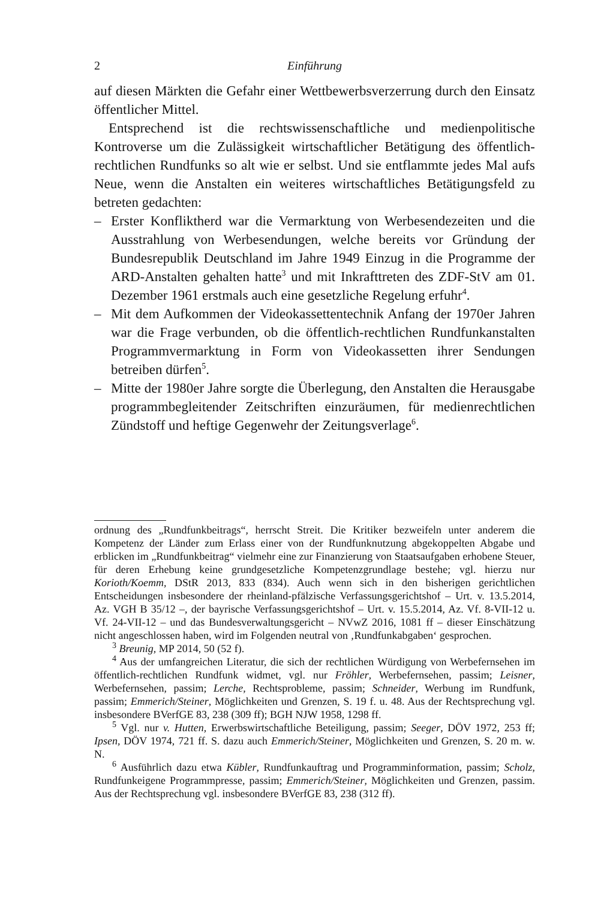2 Einführung
auf diesen Märkten die Gefahr einer Wettbewerbsverzerrung durch den Einsatz öffentlicher Mittel.
Entsprechend ist die rechtswissenschaftliche und medienpolitische Kontroverse um die Zulässigkeit wirtschaftlicher Betätigung des öffentlich-rechtlichen Rundfunks so alt wie er selbst. Und sie entflammte jedes Mal aufs Neue, wenn die Anstalten ein weiteres wirtschaftliches Betätigungsfeld zu betreten gedachten:
– Erster Konfliktherd war die Vermarktung von Werbesendezeiten und die Ausstrahlung von Werbesendungen, welche bereits vor Gründung der Bundesrepublik Deutschland im Jahre 1949 Einzug in die Programme der ARD-Anstalten gehalten hatte<sup>3</sup> und mit Inkrafttreten des ZDF-StV am 01. Dezember 1961 erstmals auch eine gesetzliche Regelung erfuhr<sup>4</sup>.
– Mit dem Aufkommen der Videokassettentechnik Anfang der 1970er Jahren war die Frage verbunden, ob die öffentlich-rechtlichen Rundfunkanstalten Programmvermarktung in Form von Videokassetten ihrer Sendungen betreiben dürfen<sup>5</sup>.
– Mitte der 1980er Jahre sorgte die Überlegung, den Anstalten die Herausgabe programmbegleitender Zeitschriften einzuräumen, für medienrechtlichen Zündstoff und heftige Gegenwehr der Zeitungsverlage<sup>6</sup>.
ordnung des „Rundfunkbeitrags“, herrscht Streit. Die Kritiker bezweifeln unter anderem die Kompetenz der Länder zum Erlass einer von der Rundfunknutzung abgekoppelten Abgabe und erblicken im „Rundfunkbeitrag“ vielmehr eine zur Finanzierung von Staatsaufgaben erhobene Steuer, für deren Erhebung keine grundgesetzliche Kompetenzgrundlage bestehe; vgl. hierzu nur Korioth/Koemm, DStR 2013, 833 (834). Auch wenn sich in den bisherigen gerichtlichen Entscheidungen insbesondere der rheinland-pfälzische Verfassungsgerichtshof – Urt. v. 13.5.2014, Az. VGH B 35/12 –, der bayrische Verfassungsgerichtshof – Urt. v. 15.5.2014, Az. Vf. 8-VII-12 u. Vf. 24-VII-12 – und das Bundesverwaltungsgericht – NVwZ 2016, 1081 ff – dieser Einschätzung nicht angeschlossen haben, wird im Folgenden neutral von ‚Rundfunkabgaben‘ gesprochen.
<sup>3</sup> Breunig, MP 2014, 50 (52 f).
<sup>4</sup> Aus der umfangreichen Literatur, die sich der rechtlichen Würdigung von Werbefernsehen im öffentlich-rechtlichen Rundfunk widmet, vgl. nur Fröhler, Werbefernsehen, passim; Leisner, Werbefernsehen, passim; Lerche, Rechtsprobleme, passim; Schneider, Werbung im Rundfunk, passim; Emmerich/Steiner, Möglichkeiten und Grenzen, S. 19 f. u. 48. Aus der Rechtsprechung vgl. insbesondere BVerfGE 83, 238 (309 ff); BGH NJW 1958, 1298 ff.
<sup>5</sup> Vgl. nur v. Hutten, Erwerbswirtschaftliche Beteiligung, passim; Seeger, DÖV 1972, 253 ff; Ipsen, DÖV 1974, 721 ff. S. dazu auch Emmerich/Steiner, Möglichkeiten und Grenzen, S. 20 m. w. N.
<sup>6</sup> Ausführlich dazu etwa Kübler, Rundfunkauftrag und Programminformation, passim; Scholz, Rundfunkeigene Programmpresse, passim; Emmerich/Steiner, Möglichkeiten und Grenzen, passim. Aus der Rechtsprechung vgl. insbesondere BVerfGE 83, 238 (312 ff).